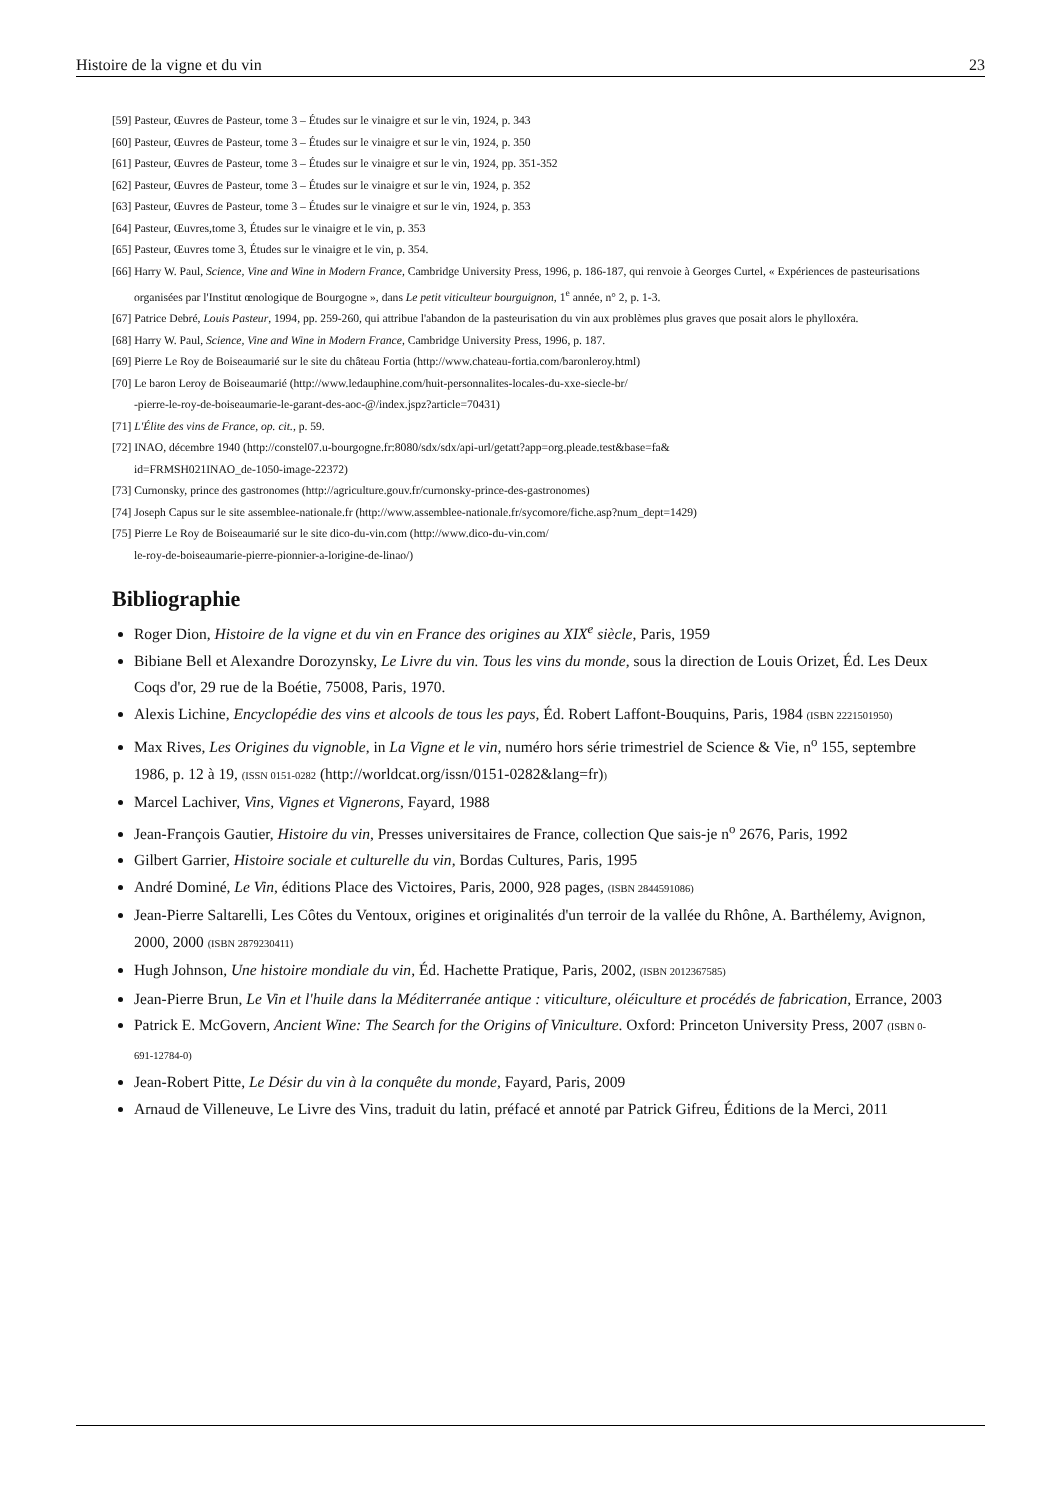Histoire de la vigne et du vin 23
[59] Pasteur, Œuvres de Pasteur, tome 3 – Études sur le vinaigre et sur le vin, 1924, p. 343
[60] Pasteur, Œuvres de Pasteur, tome 3 – Études sur le vinaigre et sur le vin, 1924, p. 350
[61] Pasteur, Œuvres de Pasteur, tome 3 – Études sur le vinaigre et sur le vin, 1924, pp. 351-352
[62] Pasteur, Œuvres de Pasteur, tome 3 – Études sur le vinaigre et sur le vin, 1924, p. 352
[63] Pasteur, Œuvres de Pasteur, tome 3 – Études sur le vinaigre et sur le vin, 1924, p. 353
[64] Pasteur, Œuvres,tome 3, Études sur le vinaigre et le vin, p. 353
[65] Pasteur, Œuvres tome 3, Études sur le vinaigre et le vin, p. 354.
[66] Harry W. Paul, Science, Vine and Wine in Modern France, Cambridge University Press, 1996, p. 186-187, qui renvoie à Georges Curtel, « Expériences de pasteurisations organisées par l'Institut œnologique de Bourgogne », dans Le petit viticulteur bourguignon, 1<sup>e</sup> année, n° 2, p. 1-3.
[67] Patrice Debré, Louis Pasteur, 1994, pp. 259-260, qui attribue l'abandon de la pasteurisation du vin aux problèmes plus graves que posait alors le phylloxéra.
[68] Harry W. Paul, Science, Vine and Wine in Modern France, Cambridge University Press, 1996, p. 187.
[69] Pierre Le Roy de Boiseaumarié sur le site du château Fortia (http://www.chateau-fortia.com/baronleroy.html)
[70] Le baron Leroy de Boiseaumarié (http://www.ledauphine.com/huit-personnalites-locales-du-xxe-siecle-br/
-pierre-le-roy-de-boiseaumarie-le-garant-des-aoc-@/index.jspz?article=70431)
[71] L'Élite des vins de France, op. cit., p. 59.
[72] INAO, décembre 1940 (http://constel07.u-bourgogne.fr:8080/sdx/sdx/api-url/getatt?app=org.pleade.test&base=fa&
id=FRMSH021INAO_de-1050-image-22372)
[73] Curnonsky, prince des gastronomes (http://agriculture.gouv.fr/curnonsky-prince-des-gastronomes)
[74] Joseph Capus sur le site assemblee-nationale.fr (http://www.assemblee-nationale.fr/sycomore/fiche.asp?num_dept=1429)
[75] Pierre Le Roy de Boiseaumarié sur le site dico-du-vin.com (http://www.dico-du-vin.com/
le-roy-de-boiseaumarie-pierre-pionnier-a-lorigine-de-linao/)
Bibliographie
Roger Dion, Histoire de la vigne et du vin en France des origines au XIX<sup>e</sup> siècle, Paris, 1959
Bibiane Bell et Alexandre Dorozynsky, Le Livre du vin. Tous les vins du monde, sous la direction de Louis Orizet, Éd. Les Deux Coqs d'or, 29 rue de la Boétie, 75008, Paris, 1970.
Alexis Lichine, Encyclopédie des vins et alcools de tous les pays, Éd. Robert Laffont-Bouquins, Paris, 1984 (ISBN 2221501950)
Max Rives, Les Origines du vignoble, in La Vigne et le vin, numéro hors série trimestriel de Science & Vie, n<sup>o</sup> 155, septembre 1986, p. 12 à 19, (ISSN 0151-0282 (http://worldcat.org/issn/0151-0282&lang=fr))
Marcel Lachiver, Vins, Vignes et Vignerons, Fayard, 1988
Jean-François Gautier, Histoire du vin, Presses universitaires de France, collection Que sais-je n<sup>o</sup> 2676, Paris, 1992
Gilbert Garrier, Histoire sociale et culturelle du vin, Bordas Cultures, Paris, 1995
André Dominé, Le Vin, éditions Place des Victoires, Paris, 2000, 928 pages, (ISBN 2844591086)
Jean-Pierre Saltarelli, Les Côtes du Ventoux, origines et originalités d'un terroir de la vallée du Rhône, A. Barthélemy, Avignon, 2000, 2000 (ISBN 2879230411)
Hugh Johnson, Une histoire mondiale du vin, Éd. Hachette Pratique, Paris, 2002, (ISBN 2012367585)
Jean-Pierre Brun, Le Vin et l'huile dans la Méditerranée antique : viticulture, oléiculture et procédés de fabrication, Errance, 2003
Patrick E. McGovern, Ancient Wine: The Search for the Origins of Viniculture. Oxford: Princeton University Press, 2007 (ISBN 0-691-12784-0)
Jean-Robert Pitte, Le Désir du vin à la conquête du monde, Fayard, Paris, 2009
Arnaud de Villeneuve, Le Livre des Vins, traduit du latin, préfacé et annoté par Patrick Gifreu, Éditions de la Merci, 2011